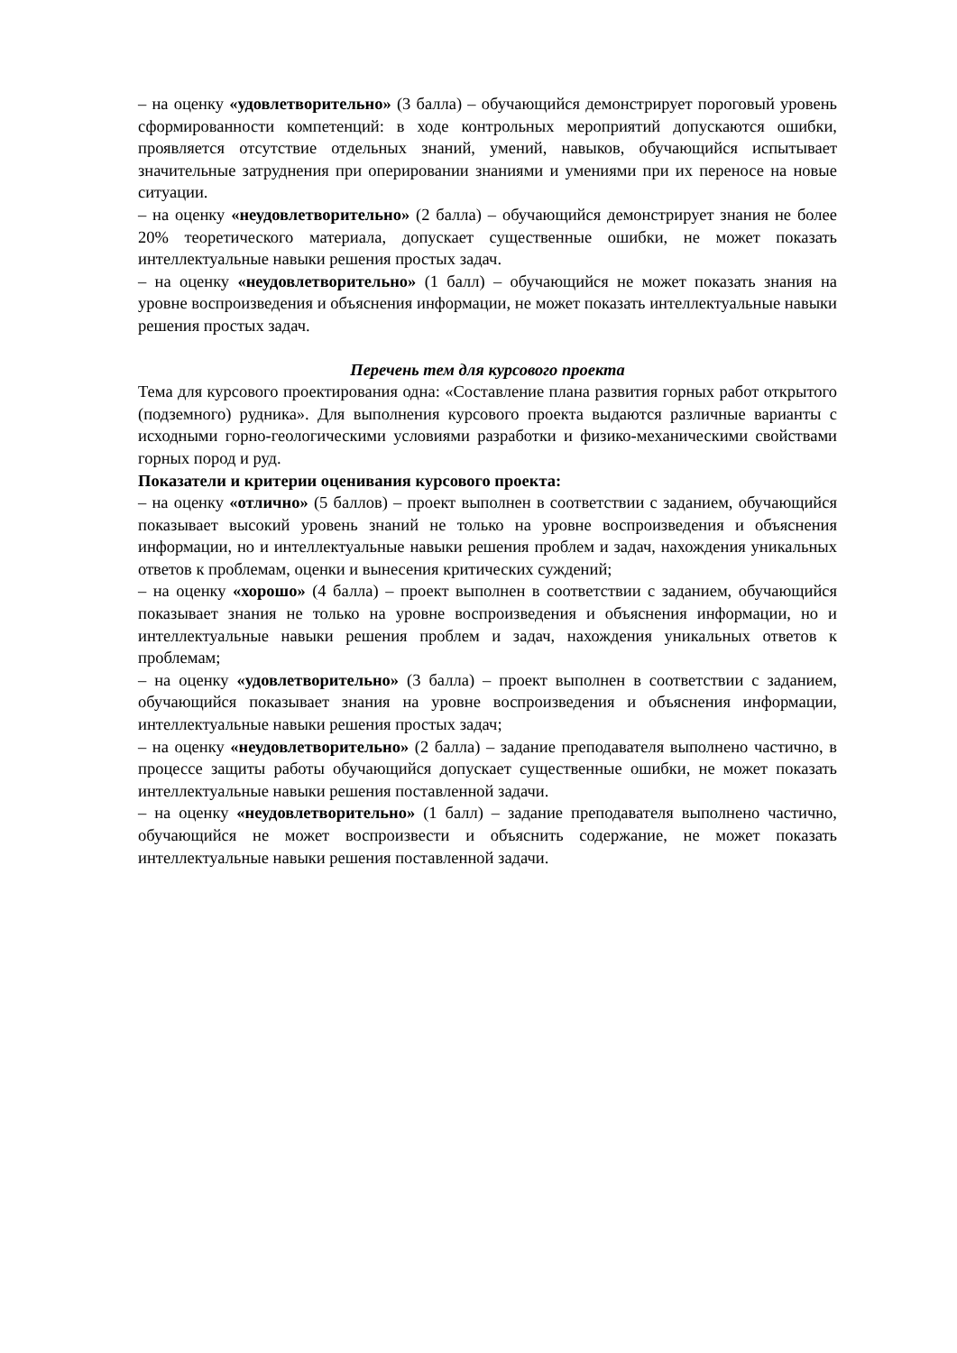– на оценку «удовлетворительно» (3 балла) – обучающийся демонстрирует пороговый уровень сформированности компетенций: в ходе контрольных мероприятий допускаются ошибки, проявляется отсутствие отдельных знаний, умений, навыков, обучающийся испытывает значительные затруднения при оперировании знаниями и умениями при их переносе на новые ситуации.
– на оценку «неудовлетворительно» (2 балла) – обучающийся демонстрирует знания не более 20% теоретического материала, допускает существенные ошибки, не может показать интеллектуальные навыки решения простых задач.
– на оценку «неудовлетворительно» (1 балл) – обучающийся не может показать знания на уровне воспроизведения и объяснения информации, не может показать интеллектуальные навыки решения простых задач.
Перечень тем для курсового проекта
Тема для курсового проектирования одна: «Составление плана развития горных работ открытого (подземного) рудника». Для выполнения курсового проекта выдаются различные варианты с исходными горно-геологическими условиями разработки и физико-механическими свойствами горных пород и руд.
Показатели и критерии оценивания курсового проекта:
– на оценку «отлично» (5 баллов) – проект выполнен в соответствии с заданием, обучающийся показывает высокий уровень знаний не только на уровне воспроизведения и объяснения информации, но и интеллектуальные навыки решения проблем и задач, нахождения уникальных ответов к проблемам, оценки и вынесения критических суждений;
– на оценку «хорошо» (4 балла) – проект выполнен в соответствии с заданием, обучающийся показывает знания не только на уровне воспроизведения и объяснения информации, но и интеллектуальные навыки решения проблем и задач, нахождения уникальных ответов к проблемам;
– на оценку «удовлетворительно» (3 балла) – проект выполнен в соответствии с заданием, обучающийся показывает знания на уровне воспроизведения и объяснения информации, интеллектуальные навыки решения простых задач;
– на оценку «неудовлетворительно» (2 балла) – задание преподавателя выполнено частично, в процессе защиты работы обучающийся допускает существенные ошибки, не может показать интеллектуальные навыки решения поставленной задачи.
– на оценку «неудовлетворительно» (1 балл) – задание преподавателя выполнено частично, обучающийся не может воспроизвести и объяснить содержание, не может показать интеллектуальные навыки решения поставленной задачи.